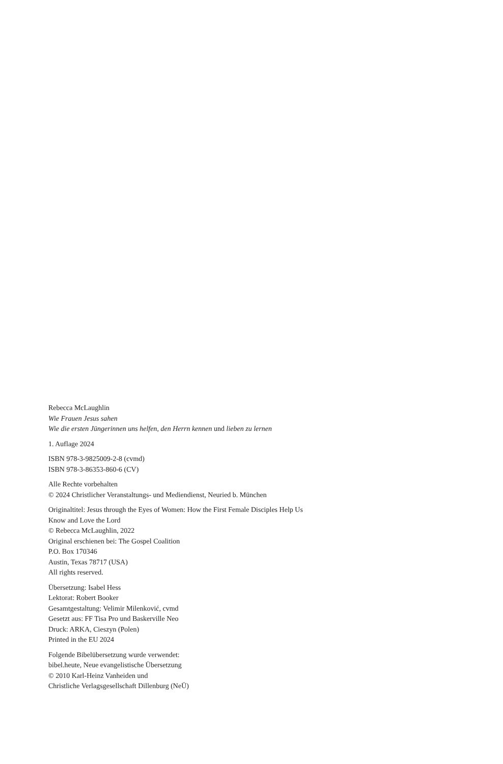Rebecca McLaughlin
Wie Frauen Jesus sahen
Wie die ersten Jüngerinnen uns helfen, den Herrn kennen und lieben zu lernen
1. Auflage 2024
ISBN 978-3-9825009-2-8 (cvmd)
ISBN 978-3-86353-860-6 (CV)
Alle Rechte vorbehalten
© 2024 Christlicher Veranstaltungs- und Mediendienst, Neuried b. München
Originaltitel: Jesus through the Eyes of Women: How the First Female Disciples Help Us
Know and Love the Lord
© Rebecca McLaughlin, 2022
Original erschienen bei: The Gospel Coalition
P.O. Box 170346
Austin, Texas 78717 (USA)
All rights reserved.
Übersetzung: Isabel Hess
Lektorat: Robert Booker
Gesamtgestaltung: Velimir Milenković, cvmd
Gesetzt aus: FF Tisa Pro und Baskerville Neo
Druck: ARKA, Cieszyn (Polen)
Printed in the EU 2024
Folgende Bibelübersetzung wurde verwendet:
bibel.heute, Neue evangelistische Übersetzung
© 2010 Karl-Heinz Vanheiden und
Christliche Verlagsgesellschaft Dillenburg (NeÜ)